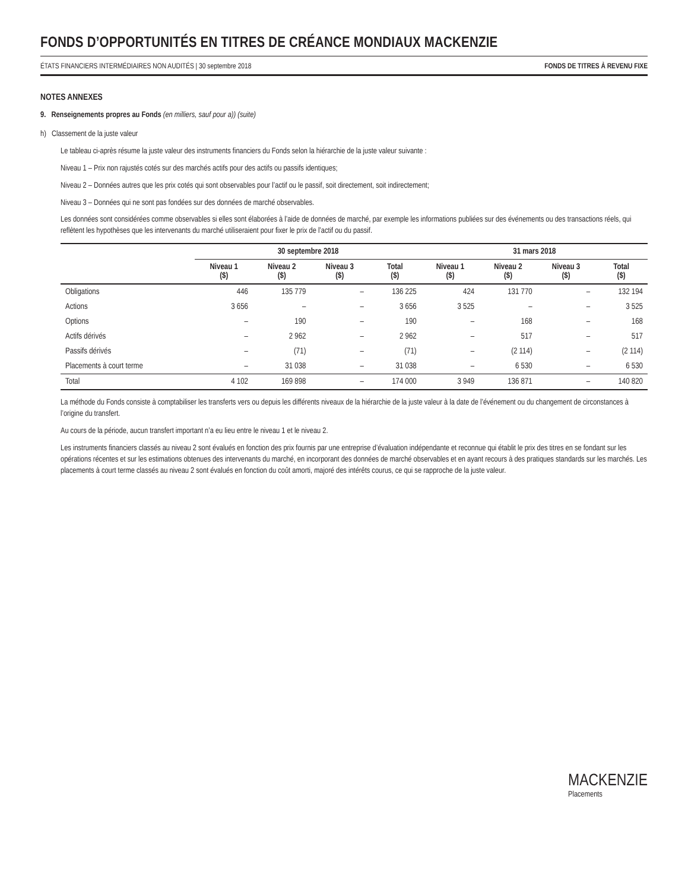FONDS D’OPPORTUNITÉS EN TITRES DE CRÉANCE MONDIAUX MACKENZIE
ÉTATS FINANCIERS INTERMÉDIAIRES NON AUDITÉS | 30 septembre 2018 FONDS DE TITRES À REVENU FIXE
NOTES ANNEXES
9. Renseignements propres au Fonds (en milliers, sauf pour a)) (suite)
h) Classement de la juste valeur
Le tableau ci-après résume la juste valeur des instruments financiers du Fonds selon la hiérarchie de la juste valeur suivante :
Niveau 1 – Prix non rajustés cotés sur des marchés actifs pour des actifs ou passifs identiques;
Niveau 2 – Données autres que les prix cotés qui sont observables pour l’actif ou le passif, soit directement, soit indirectement;
Niveau 3 – Données qui ne sont pas fondées sur des données de marché observables.
Les données sont considérées comme observables si elles sont élaborées à l’aide de données de marché, par exemple les informations publiées sur des événements ou des transactions réels, qui reflètent les hypothèses que les intervenants du marché utiliseraient pour fixer le prix de l’actif ou du passif.
| | 30 septembre 2018 | | | | 31 mars 2018 | | | |
| --- | --- | --- | --- | --- | --- | --- | --- | --- |
| | Niveau 1 ($) | Niveau 2 ($) | Niveau 3 ($) | Total ($) | Niveau 1 ($) | Niveau 2 ($) | Niveau 3 ($) | Total ($) |
| Obligations | 446 | 135 779 | – | 136 225 | 424 | 131 770 | – | 132 194 |
| Actions | 3 656 | – | – | 3 656 | 3 525 | – | – | 3 525 |
| Options | – | 190 | – | 190 | – | 168 | – | 168 |
| Actifs dérivés | – | 2 962 | – | 2 962 | – | 517 | – | 517 |
| Passifs dérivés | – | (71) | – | (71) | – | (2 114) | – | (2 114) |
| Placements à court terme | – | 31 038 | – | 31 038 | – | 6 530 | – | 6 530 |
| Total | 4 102 | 169 898 | – | 174 000 | 3 949 | 136 871 | – | 140 820 |
La méthode du Fonds consiste à comptabiliser les transferts vers ou depuis les différents niveaux de la hiérarchie de la juste valeur à la date de l’événement ou du changement de circonstances à l’origine du transfert.
Au cours de la période, aucun transfert important n’a eu lieu entre le niveau 1 et le niveau 2.
Les instruments financiers classés au niveau 2 sont évalués en fonction des prix fournis par une entreprise d’évaluation indépendante et reconnue qui établit le prix des titres en se fondant sur les opérations récentes et sur les estimations obtenues des intervenants du marché, en incorporant des données de marché observables et en ayant recours à des pratiques standards sur les marchés. Les placements à court terme classés au niveau 2 sont évalués en fonction du coût amorti, majoré des intérêts courus, ce qui se rapproche de la juste valeur.
MACKENZIE
Placements